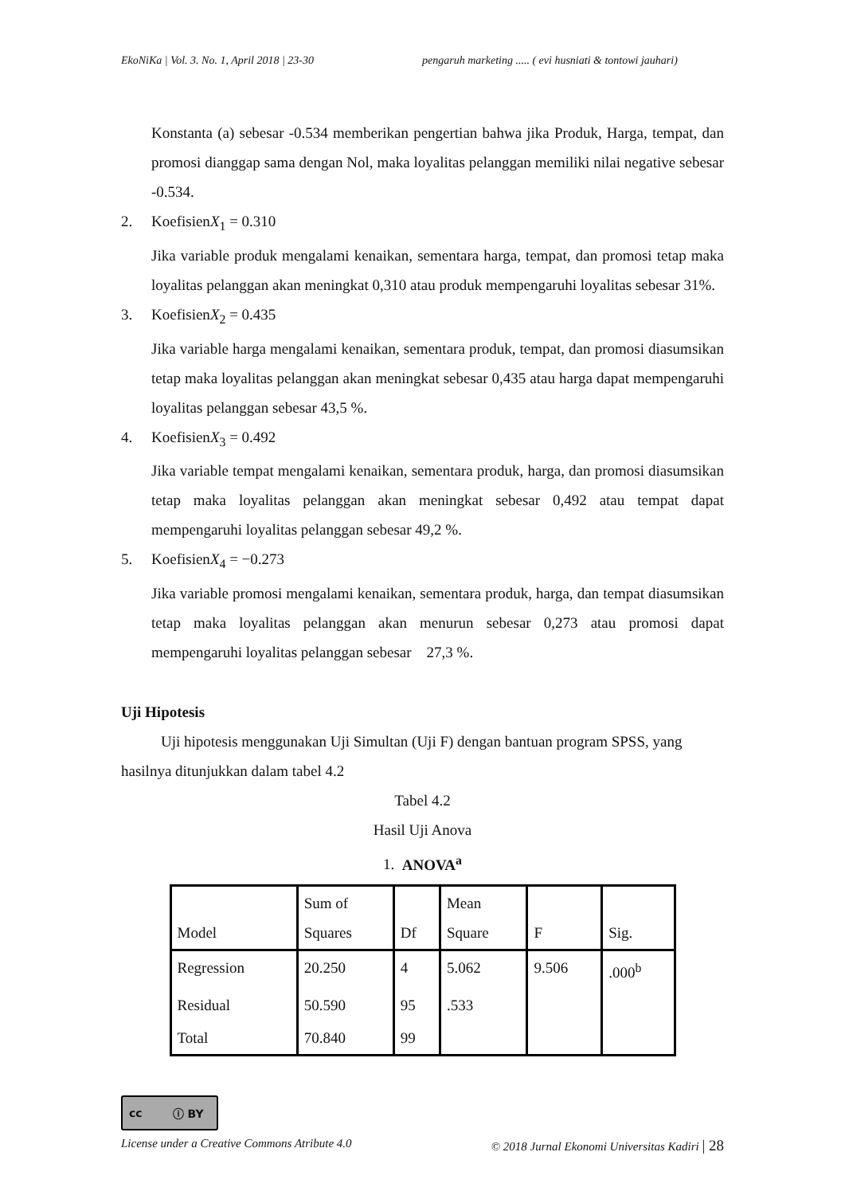EkoNiKa | Vol. 3. No. 1, April 2018 | 23-30 pengaruh marketing ..... ( evi husniati & tontowi jauhari)
Konstanta (a) sebesar -0.534 memberikan pengertian bahwa jika Produk, Harga, tempat, dan promosi dianggap sama dengan Nol, maka loyalitas pelanggan memiliki nilai negative sebesar -0.534.
2. KoefisienX<sub>1</sub> = 0.310
Jika variable produk mengalami kenaikan, sementara harga, tempat, dan promosi tetap maka loyalitas pelanggan akan meningkat 0,310 atau produk mempengaruhi loyalitas sebesar 31%.
3. KoefisienX<sub>2</sub> = 0.435
Jika variable harga mengalami kenaikan, sementara produk, tempat, dan promosi diasumsikan tetap maka loyalitas pelanggan akan meningkat sebesar 0,435 atau harga dapat mempengaruhi loyalitas pelanggan sebesar 43,5 %.
4. KoefisienX<sub>3</sub> = 0.492
Jika variable tempat mengalami kenaikan, sementara produk, harga, dan promosi diasumsikan tetap maka loyalitas pelanggan akan meningkat sebesar 0,492 atau tempat dapat mempengaruhi loyalitas pelanggan sebesar 49,2 %.
5. KoefisienX<sub>4</sub> = −0.273
Jika variable promosi mengalami kenaikan, sementara produk, harga, dan tempat diasumsikan tetap maka loyalitas pelanggan akan menurun sebesar 0,273 atau promosi dapat mempengaruhi loyalitas pelanggan sebesar 27,3 %.
Uji Hipotesis
Uji hipotesis menggunakan Uji Simultan (Uji F) dengan bantuan program SPSS, yang hasilnya ditunjukkan dalam tabel 4.2
Tabel 4.2
Hasil Uji Anova
1. ANOVA<sup>a</sup>
| Model | Sum of Squares | Df | Mean Square | F | Sig. |
| --- | --- | --- | --- | --- | --- |
| Regression | 20.250 | 4 | 5.062 | 9.506 | .000<sup>b</sup> |
| Residual | 50.590 | 95 | .533 | | |
| Total | 70.840 | 99 | | | |
cc ⓘ BY
License under a Creative Commons Atribute 4.0 © 2018 Jurnal Ekonomi Universitas Kadiri | 28